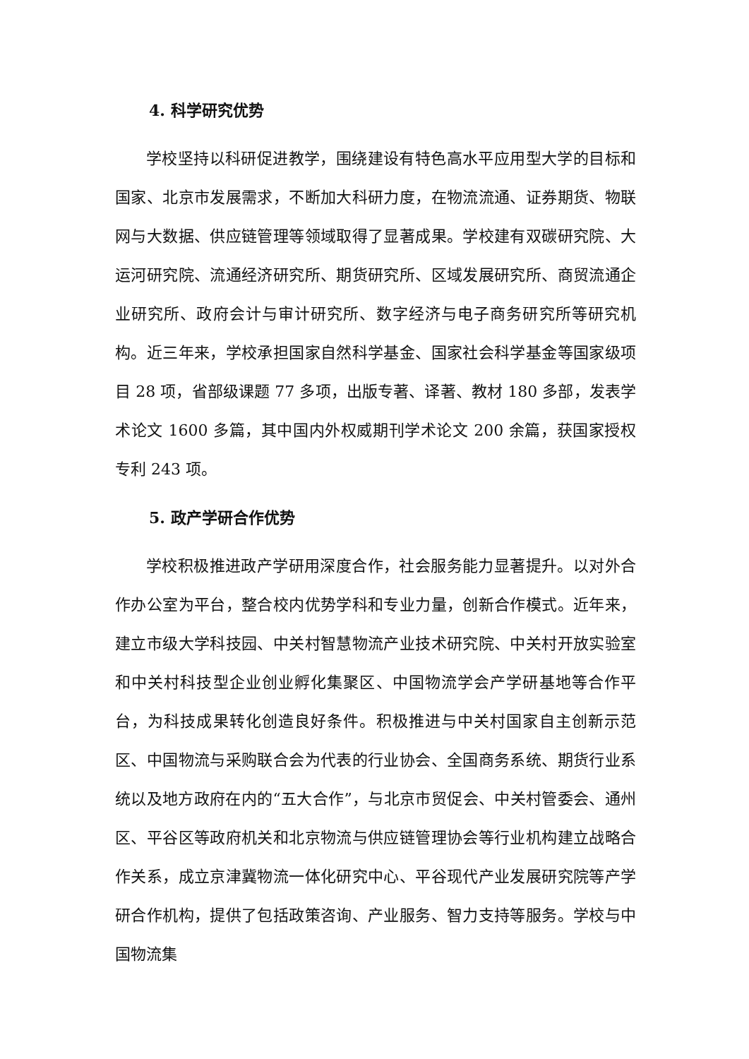4. 科学研究优势
学校坚持以科研促进教学，围绕建设有特色高水平应用型大学的目标和国家、北京市发展需求，不断加大科研力度，在物流流通、证券期货、物联网与大数据、供应链管理等领域取得了显著成果。学校建有双碳研究院、大运河研究院、流通经济研究所、期货研究所、区域发展研究所、商贸流通企业研究所、政府会计与审计研究所、数字经济与电子商务研究所等研究机构。近三年来，学校承担国家自然科学基金、国家社会科学基金等国家级项目 28 项，省部级课题 77 多项，出版专著、译著、教材 180 多部，发表学术论文 1600 多篇，其中国内外权威期刊学术论文 200 余篇，获国家授权专利 243 项。
5. 政产学研合作优势
学校积极推进政产学研用深度合作，社会服务能力显著提升。以对外合作办公室为平台，整合校内优势学科和专业力量，创新合作模式。近年来，建立市级大学科技园、中关村智慧物流产业技术研究院、中关村开放实验室和中关村科技型企业创业孵化集聚区、中国物流学会产学研基地等合作平台，为科技成果转化创造良好条件。积极推进与中关村国家自主创新示范区、中国物流与采购联合会为代表的行业协会、全国商务系统、期货行业系统以及地方政府在内的“五大合作”，与北京市贸促会、中关村管委会、通州区、平谷区等政府机关和北京物流与供应链管理协会等行业机构建立战略合作关系，成立京津冀物流一体化研究中心、平谷现代产业发展研究院等产学研合作机构，提供了包括政策咨询、产业服务、智力支持等服务。学校与中国物流集